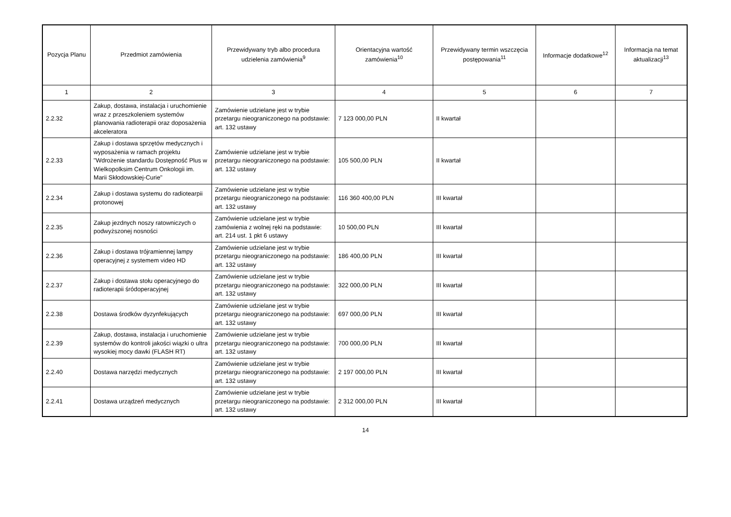| Pozycja Planu | Przedmiot zamówienia | Przewidywany tryb albo procedura udzielenia zamówienia<sup>9</sup> | Orientacyjna wartość zamówienia<sup>10</sup> | Przewidywany termin wszczęcia postępowania<sup>11</sup> | Informacje dodatkowe<sup>12</sup> | Informacja na temat aktualizacji<sup>13</sup> |
| --- | --- | --- | --- | --- | --- | --- |
| 1 | 2 | 3 | 4 | 5 | 6 | 7 |
| 2.2.32 | Zakup, dostawa, instalacja i uruchomienie wraz z przeszkoleniem systemów planowania radioterapii oraz doposażenia akceleratora | Zamówienie udzielane jest w trybie przetargu nieograniczonego na podstawie: art. 132 ustawy | 7 123 000,00 PLN | II kwartał | | |
| 2.2.33 | Zakup i dostawa sprzętów medycznych i wyposażenia w ramach projektu "Wdrożenie standardu Dostępność Plus w Wielkopolksim Centrum Onkologii im. Marii Skłodowskiej-Curie" | Zamówienie udzielane jest w trybie przetargu nieograniczonego na podstawie: art. 132 ustawy | 105 500,00 PLN | II kwartał | | |
| 2.2.34 | Zakup i dostawa systemu do radiotearpii protonowej | Zamówienie udzielane jest w trybie przetargu nieograniczonego na podstawie: art. 132 ustawy | 116 360 400,00 PLN | III kwartał | | |
| 2.2.35 | Zakup jezdnych noszy ratowniczych o podwyższonej nosności | Zamówienie udzielane jest w trybie zamówienia z wolnej ręki na podstawie: art. 214 ust. 1 pkt 6 ustawy | 10 500,00 PLN | III kwartał | | |
| 2.2.36 | Zakup i dostawa trójramiennej lampy operacyjnej z systemem video HD | Zamówienie udzielane jest w trybie przetargu nieograniczonego na podstawie: art. 132 ustawy | 186 400,00 PLN | III kwartał | | |
| 2.2.37 | Zakup i dostawa stołu operacyjnego do radioterapii śródoperacyjnej | Zamówienie udzielane jest w trybie przetargu nieograniczonego na podstawie: art. 132 ustawy | 322 000,00 PLN | III kwartał | | |
| 2.2.38 | Dostawa środków dyzynfekujących | Zamówienie udzielane jest w trybie przetargu nieograniczonego na podstawie: art. 132 ustawy | 697 000,00 PLN | III kwartał | | |
| 2.2.39 | Zakup, dostawa, instalacja i uruchomienie systemów do kontroli jakości wiązki o ultra wysokiej mocy dawki (FLASH RT) | Zamówienie udzielane jest w trybie przetargu nieograniczonego na podstawie: art. 132 ustawy | 700 000,00 PLN | III kwartał | | |
| 2.2.40 | Dostawa narzędzi medycznych | Zamówienie udzielane jest w trybie przetargu nieograniczonego na podstawie: art. 132 ustawy | 2 197 000,00 PLN | III kwartał | | |
| 2.2.41 | Dostawa urządzeń medycznych | Zamówienie udzielane jest w trybie przetargu nieograniczonego na podstawie: art. 132 ustawy | 2 312 000,00 PLN | III kwartał | | |
14